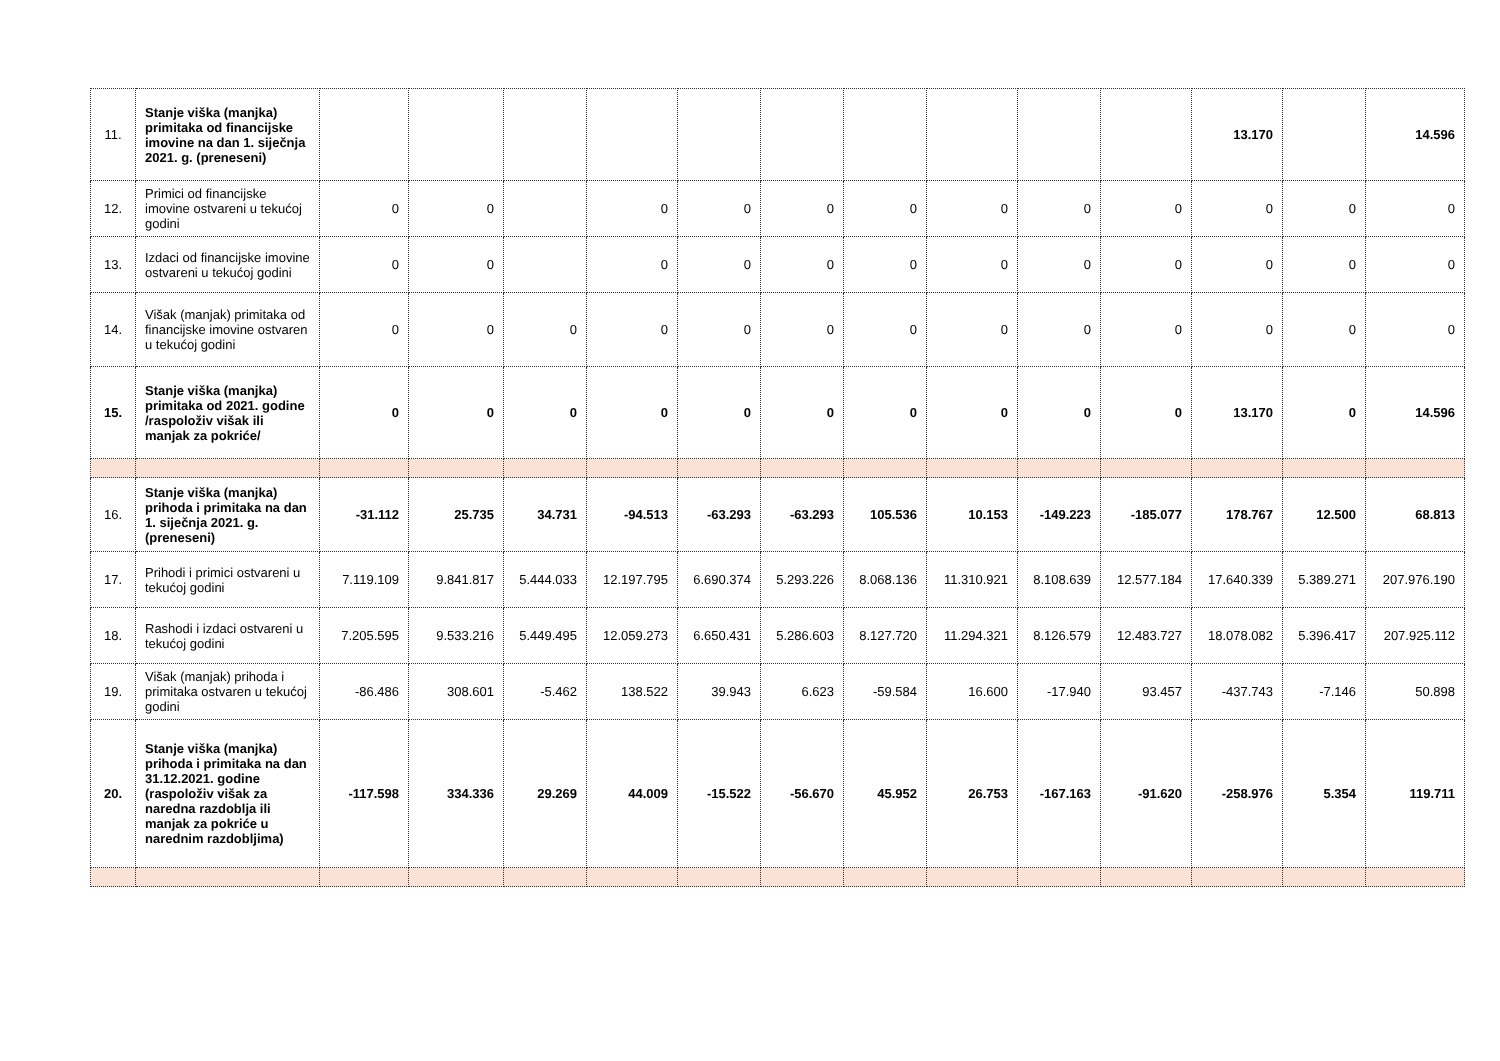| 11. | Stanje viška (manjka) primitaka od financijske imovine na dan 1. siječnja 2021. g. (preneseni) | | | | | | | | | | | 13.170 | | 14.596 |
| 12. | Primici od financijske imovine ostvareni u tekućoj godini | 0 | 0 | | 0 | 0 | 0 | 0 | 0 | 0 | 0 | 0 | 0 | 0 |
| 13. | Izdaci od financijske imovine ostvareni u tekućoj godini | 0 | 0 | | 0 | 0 | 0 | 0 | 0 | 0 | 0 | 0 | 0 | 0 |
| 14. | Višak (manjak) primitaka od financijske imovine ostvaren u tekućoj godini | 0 | 0 | 0 | 0 | 0 | 0 | 0 | 0 | 0 | 0 | 0 | 0 | 0 |
| 15. | Stanje viška (manjka) primitaka od 2021. godine /raspoloživ višak ili manjak za pokriće/ | 0 | 0 | 0 | 0 | 0 | 0 | 0 | 0 | 0 | 0 | 13.170 | 0 | 14.596 |
| 16. | Stanje viška (manjka) prihoda i primitaka na dan 1. siječnja 2021. g. (preneseni) | -31.112 | 25.735 | 34.731 | -94.513 | -63.293 | -63.293 | 105.536 | 10.153 | -149.223 | -185.077 | 178.767 | 12.500 | 68.813 |
| 17. | Prihodi i primici ostvareni u tekućoj godini | 7.119.109 | 9.841.817 | 5.444.033 | 12.197.795 | 6.690.374 | 5.293.226 | 8.068.136 | 11.310.921 | 8.108.639 | 12.577.184 | 17.640.339 | 5.389.271 | 207.976.190 |
| 18. | Rashodi i izdaci ostvareni u tekućoj godini | 7.205.595 | 9.533.216 | 5.449.495 | 12.059.273 | 6.650.431 | 5.286.603 | 8.127.720 | 11.294.321 | 8.126.579 | 12.483.727 | 18.078.082 | 5.396.417 | 207.925.112 |
| 19. | Višak (manjak) prihoda i primitaka ostvaren u tekućoj godini | -86.486 | 308.601 | -5.462 | 138.522 | 39.943 | 6.623 | -59.584 | 16.600 | -17.940 | 93.457 | -437.743 | -7.146 | 50.898 |
| 20. | Stanje viška (manjka) prihoda i primitaka na dan 31.12.2021. godine (raspoloživ višak za naredna razdoblja ili manjak za pokriće u narednim razdobljima) | -117.598 | 334.336 | 29.269 | 44.009 | -15.522 | -56.670 | 45.952 | 26.753 | -167.163 | -91.620 | -258.976 | 5.354 | 119.711 |